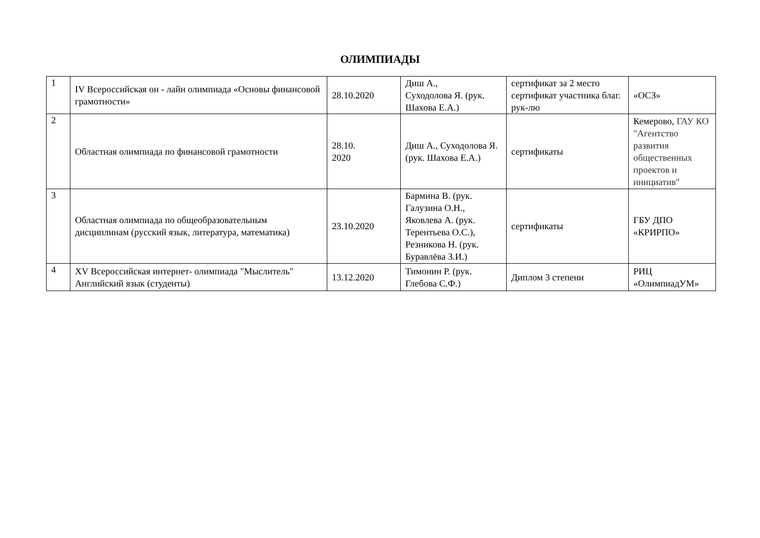ОЛИМПИАДЫ
| 1 | IV Всероссийская он - лайн олимпиада «Основы финансовой грамотности» | 28.10.2020 | Диш А., Суходолова Я. (рук. Шахова Е.А.) | сертификат за 2 место сертификат участника благ. рук-лю | «ОСЗ» |
| 2 | Областная олимпиада по финансовой грамотности | 28.10. 2020 | Диш А., Суходолова Я. (рук. Шахова Е.А.) | сертификаты | Кемерово, ГАУ КО "Агентство развития общественных проектов и инициатив" |
| 3 | Областная олимпиада по общеобразовательным дисциплинам (русский язык, литература, математика) | 23.10.2020 | Бармина В. (рук. Галузина О.Н., Яковлева А. (рук. Терентьева О.С.), Резникова Н. (рук. Буравлёва З.И.) | сертификаты | ГБУ ДПО «КРИРПО» |
| 4 | XV Всероссийская интернет- олимпиада "Мыслитель" Английский язык (студенты) | 13.12.2020 | Тимонин Р. (рук. Глебова С.Ф.) | Диплом 3 степени | РИЦ «ОлимпиадУМ» |